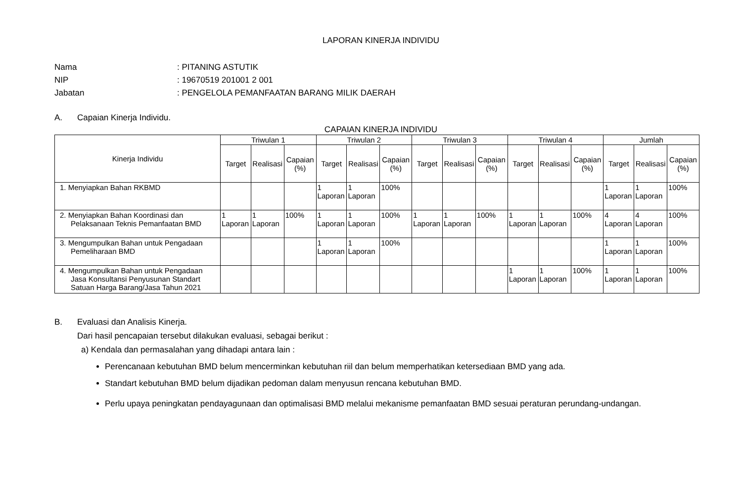LAPORAN KINERJA INDIVIDU
Nama
: PITANING ASTUTIK
NIP
: 19670519 201001 2 001
Jabatan
: PENGELOLA PEMANFAATAN BARANG MILIK DAERAH
A. Capaian Kinerja Individu.
CAPAIAN KINERJA INDIVIDU
| Kinerja Individu | Triwulan 1 | | | Triwulan 2 | | | Triwulan 3 | | | Triwulan 4 | | | Jumlah | | |
| --- | --- | --- | --- | --- | --- | --- | --- | --- | --- | --- | --- | --- | --- | --- | --- |
| | Target | Realisasi | Capaian (%) | Target | Realisasi | Capaian (%) | Target | Realisasi | Capaian (%) | Target | Realisasi | Capaian (%) | Target | Realisasi | Capaian (%) |
| 1. Menyiapkan Bahan RKBMD | | | | 1 Laporan | 1 Laporan | 100% | | | | | | | 1 Laporan | 1 Laporan | 100% |
| 2. Menyiapkan Bahan Koordinasi dan Pelaksanaan Teknis Pemanfaatan BMD | 1 Laporan | 1 Laporan | 100% | 1 Laporan | 1 Laporan | 100% | 1 Laporan | 1 Laporan | 100% | 1 Laporan | 1 Laporan | 100% | 4 Laporan | 4 Laporan | 100% |
| 3. Mengumpulkan Bahan untuk Pengadaan Pemeliharaan BMD | | | | 1 Laporan | 1 Laporan | 100% | | | | | | | 1 Laporan | 1 Laporan | 100% |
| 4. Mengumpulkan Bahan untuk Pengadaan Jasa Konsultansi Penyusunan Standart Satuan Harga Barang/Jasa Tahun 2021 | | | | | | | | | | 1 Laporan | 1 Laporan | 100% | 1 Laporan | 1 Laporan | 100% |
B. Evaluasi dan Analisis Kinerja.
Dari hasil pencapaian tersebut dilakukan evaluasi, sebagai berikut :
a) Kendala dan permasalahan yang dihadapi antara lain :
Perencanaan kebutuhan BMD belum mencerminkan kebutuhan riil dan belum memperhatikan ketersediaan BMD yang ada.
Standart kebutuhan BMD belum dijadikan pedoman dalam menyusun rencana kebutuhan BMD.
Perlu upaya peningkatan pendayagunaan dan optimalisasi BMD melalui mekanisme pemanfaatan BMD sesuai peraturan perundang-undangan.